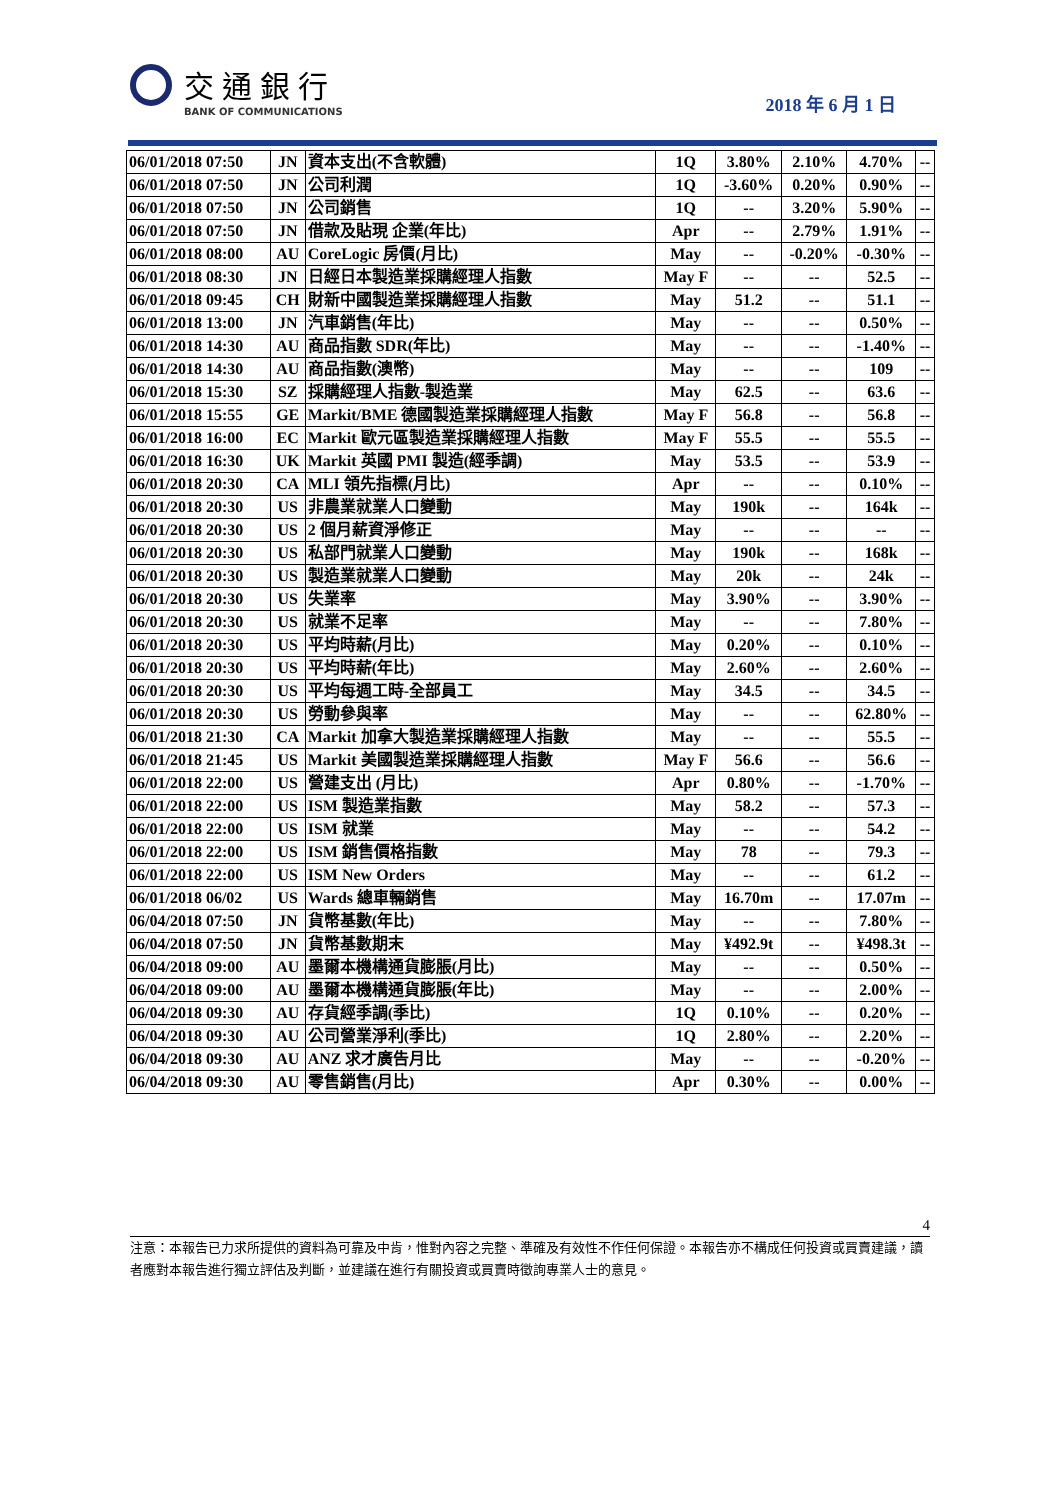交通銀行
BANK OF COMMUNICATIONS
2018 年 6 月 1 日
| 06/01/2018 07:50 | JN | 資本支出(不含軟體) | 1Q | 3.80% | 2.10% | 4.70% | -- |
| 06/01/2018 07:50 | JN | 公司利潤 | 1Q | -3.60% | 0.20% | 0.90% | -- |
| 06/01/2018 07:50 | JN | 公司銷售 | 1Q | -- | 3.20% | 5.90% | -- |
| 06/01/2018 07:50 | JN | 借款及貼現 企業(年比) | Apr | -- | 2.79% | 1.91% | -- |
| 06/01/2018 08:00 | AU | CoreLogic 房價(月比) | May | -- | -0.20% | -0.30% | -- |
| 06/01/2018 08:30 | JN | 日經日本製造業採購經理人指數 | May F | -- | -- | 52.5 | -- |
| 06/01/2018 09:45 | CH | 財新中國製造業採購經理人指數 | May | 51.2 | -- | 51.1 | -- |
| 06/01/2018 13:00 | JN | 汽車銷售(年比) | May | -- | -- | 0.50% | -- |
| 06/01/2018 14:30 | AU | 商品指數 SDR(年比) | May | -- | -- | -1.40% | -- |
| 06/01/2018 14:30 | AU | 商品指數(澳幣) | May | -- | -- | 109 | -- |
| 06/01/2018 15:30 | SZ | 採購經理人指數-製造業 | May | 62.5 | -- | 63.6 | -- |
| 06/01/2018 15:55 | GE | Markit/BME 德國製造業採購經理人指數 | May F | 56.8 | -- | 56.8 | -- |
| 06/01/2018 16:00 | EC | Markit 歐元區製造業採購經理人指數 | May F | 55.5 | -- | 55.5 | -- |
| 06/01/2018 16:30 | UK | Markit 英國 PMI 製造(經季調) | May | 53.5 | -- | 53.9 | -- |
| 06/01/2018 20:30 | CA | MLI 領先指標(月比) | Apr | -- | -- | 0.10% | -- |
| 06/01/2018 20:30 | US | 非農業就業人口變動 | May | 190k | -- | 164k | -- |
| 06/01/2018 20:30 | US | 2 個月薪資淨修正 | May | -- | -- | -- | -- |
| 06/01/2018 20:30 | US | 私部門就業人口變動 | May | 190k | -- | 168k | -- |
| 06/01/2018 20:30 | US | 製造業就業人口變動 | May | 20k | -- | 24k | -- |
| 06/01/2018 20:30 | US | 失業率 | May | 3.90% | -- | 3.90% | -- |
| 06/01/2018 20:30 | US | 就業不足率 | May | -- | -- | 7.80% | -- |
| 06/01/2018 20:30 | US | 平均時薪(月比) | May | 0.20% | -- | 0.10% | -- |
| 06/01/2018 20:30 | US | 平均時薪(年比) | May | 2.60% | -- | 2.60% | -- |
| 06/01/2018 20:30 | US | 平均每週工時-全部員工 | May | 34.5 | -- | 34.5 | -- |
| 06/01/2018 20:30 | US | 勞動參與率 | May | -- | -- | 62.80% | -- |
| 06/01/2018 21:30 | CA | Markit 加拿大製造業採購經理人指數 | May | -- | -- | 55.5 | -- |
| 06/01/2018 21:45 | US | Markit 美國製造業採購經理人指數 | May F | 56.6 | -- | 56.6 | -- |
| 06/01/2018 22:00 | US | 營建支出 (月比) | Apr | 0.80% | -- | -1.70% | -- |
| 06/01/2018 22:00 | US | ISM 製造業指數 | May | 58.2 | -- | 57.3 | -- |
| 06/01/2018 22:00 | US | ISM 就業 | May | -- | -- | 54.2 | -- |
| 06/01/2018 22:00 | US | ISM 銷售價格指數 | May | 78 | -- | 79.3 | -- |
| 06/01/2018 22:00 | US | ISM New Orders | May | -- | -- | 61.2 | -- |
| 06/01/2018 06/02 | US | Wards 總車輛銷售 | May | 16.70m | -- | 17.07m | -- |
| 06/04/2018 07:50 | JN | 貨幣基數(年比) | May | -- | -- | 7.80% | -- |
| 06/04/2018 07:50 | JN | 貨幣基數期末 | May | ¥492.9t | -- | ¥498.3t | -- |
| 06/04/2018 09:00 | AU | 墨爾本機構通貨膨脹(月比) | May | -- | -- | 0.50% | -- |
| 06/04/2018 09:00 | AU | 墨爾本機構通貨膨脹(年比) | May | -- | -- | 2.00% | -- |
| 06/04/2018 09:30 | AU | 存貨經季調(季比) | 1Q | 0.10% | -- | 0.20% | -- |
| 06/04/2018 09:30 | AU | 公司營業淨利(季比) | 1Q | 2.80% | -- | 2.20% | -- |
| 06/04/2018 09:30 | AU | ANZ 求才廣告月比 | May | -- | -- | -0.20% | -- |
| 06/04/2018 09:30 | AU | 零售銷售(月比) | Apr | 0.30% | -- | 0.00% | -- |
4
注意：本報告已力求所提供的資料為可靠及中肯，惟對內容之完整、準確及有效性不作任何保證。本報告亦不構成任何投資或買賣建議，讀者應對本報告進行獨立評估及判斷，並建議在進行有關投資或買賣時徵詢專業人士的意見。